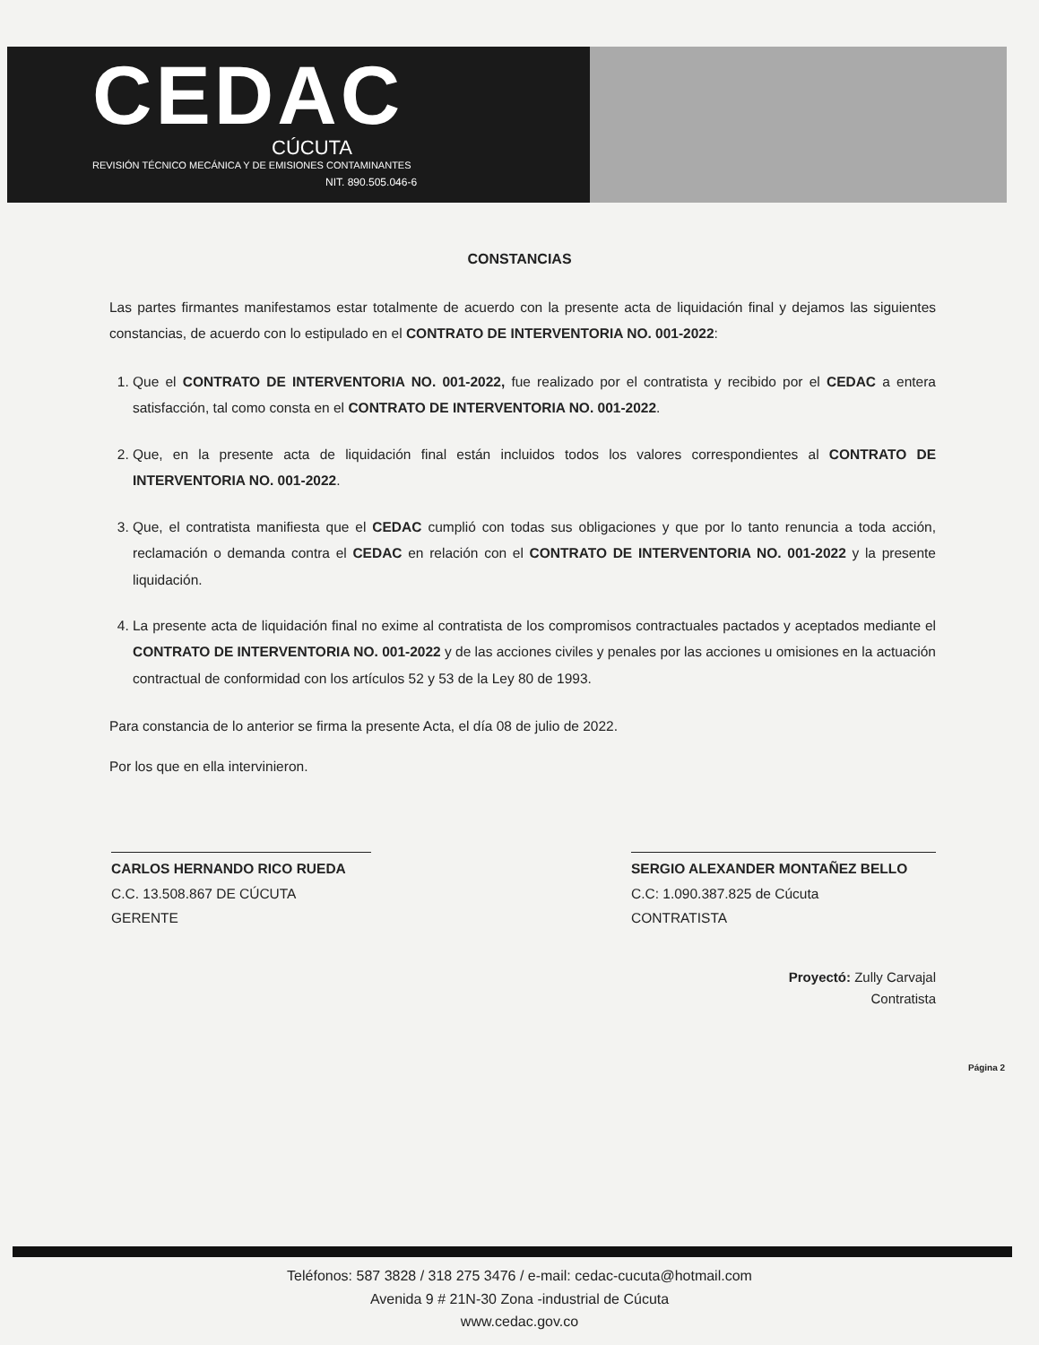CEDAC
CÚCUTA
REVISIÓN TÉCNICO MECÁNICA Y DE EMISIONES CONTAMINANTES
NIT. 890.505.046-6
CONSTANCIAS
Las partes firmantes manifestamos estar totalmente de acuerdo con la presente acta de liquidación final y dejamos las siguientes constancias, de acuerdo con lo estipulado en el CONTRATO DE INTERVENTORIA NO. 001-2022:
1. Que el CONTRATO DE INTERVENTORIA NO. 001-2022, fue realizado por el contratista y recibido por el CEDAC a entera satisfacción, tal como consta en el CONTRATO DE INTERVENTORIA NO. 001-2022.
2. Que, en la presente acta de liquidación final están incluidos todos los valores correspondientes al CONTRATO DE INTERVENTORIA NO. 001-2022.
3. Que, el contratista manifiesta que el CEDAC cumplió con todas sus obligaciones y que por lo tanto renuncia a toda acción, reclamación o demanda contra el CEDAC en relación con el CONTRATO DE INTERVENTORIA NO. 001-2022 y la presente liquidación.
4. La presente acta de liquidación final no exime al contratista de los compromisos contractuales pactados y aceptados mediante el CONTRATO DE INTERVENTORIA NO. 001-2022 y de las acciones civiles y penales por las acciones u omisiones en la actuación contractual de conformidad con los artículos 52 y 53 de la Ley 80 de 1993.
Para constancia de lo anterior se firma la presente Acta, el día 08 de julio de 2022.
Por los que en ella intervinieron.
CARLOS HERNANDO RICO RUEDA
C.C. 13.508.867 DE CÚCUTA
GERENTE
SERGIO ALEXANDER MONTAÑEZ BELLO
C.C: 1.090.387.825 de Cúcuta
CONTRATISTA
Proyectó: Zully Carvajal
Contratista
Página 2
Teléfonos: 587 3828 / 318 275 3476 / e-mail: cedac-cucuta@hotmail.com
Avenida 9 # 21N-30 Zona -industrial de Cúcuta
www.cedac.gov.co